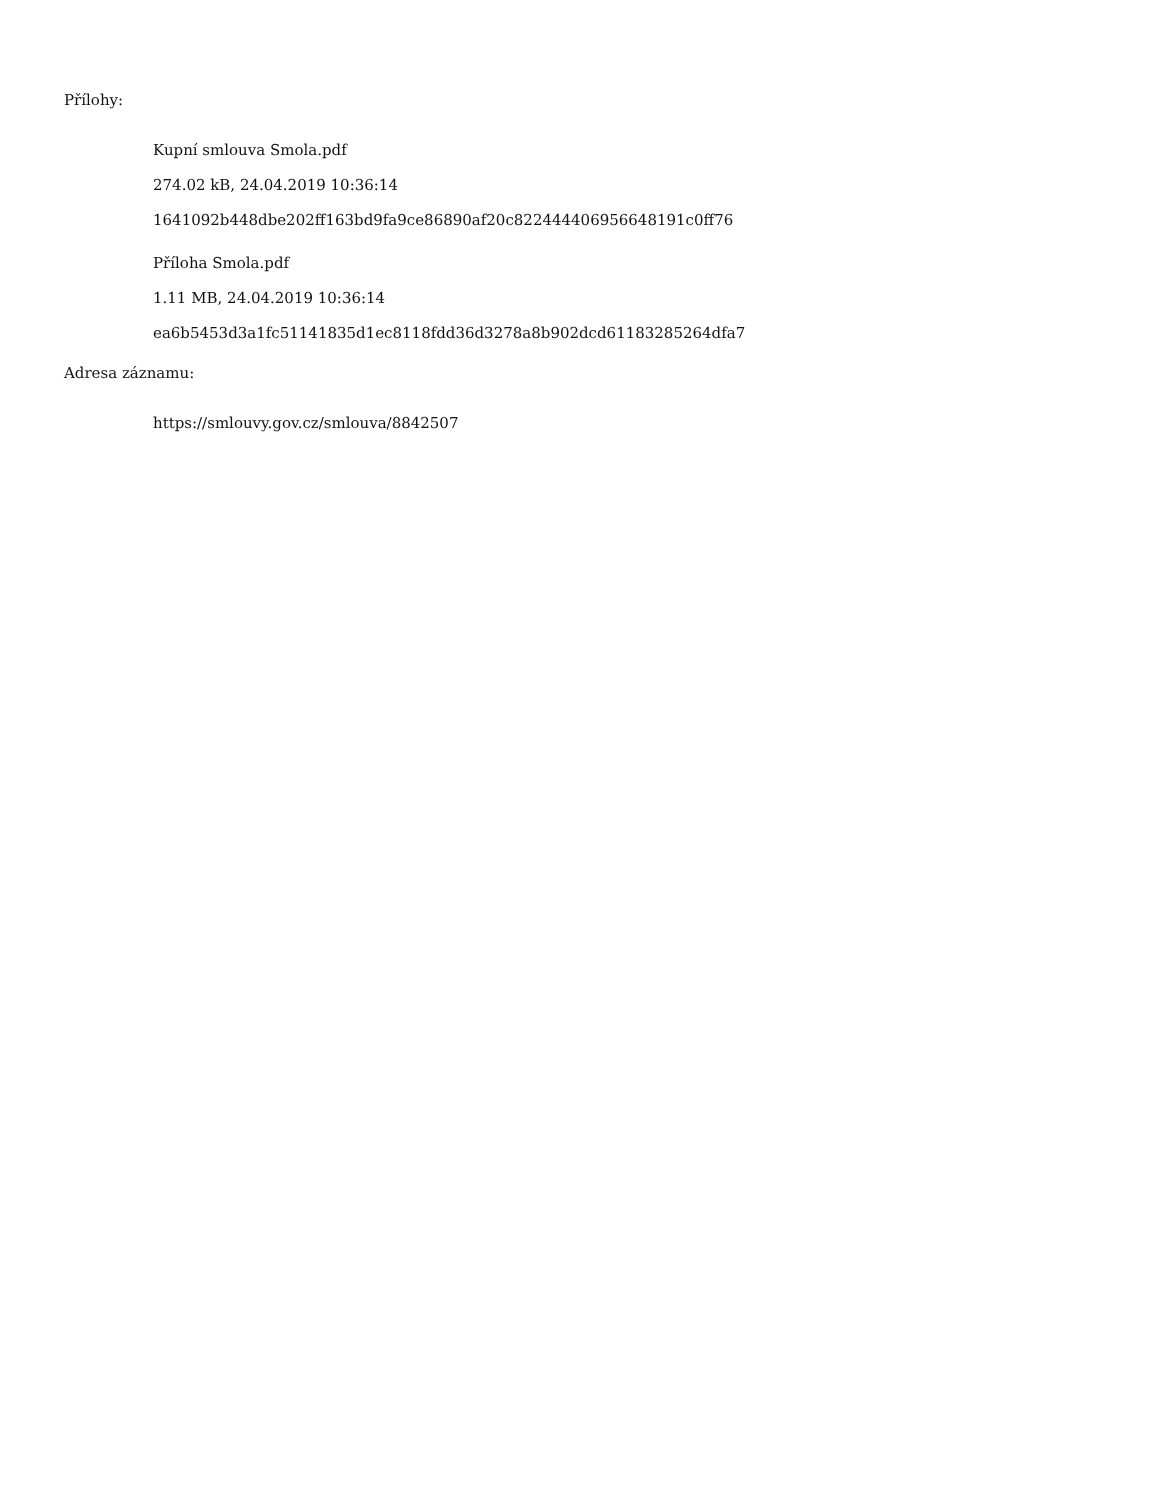Přílohy:
Kupní smlouva Smola.pdf
274.02 kB, 24.04.2019 10:36:14
1641092b448dbe202ff163bd9fa9ce86890af20c822444406956648191c0ff76
Příloha Smola.pdf
1.11 MB, 24.04.2019 10:36:14
ea6b5453d3a1fc51141835d1ec8118fdd36d3278a8b902dcd61183285264dfa7
Adresa záznamu:
https://smlouvy.gov.cz/smlouva/8842507